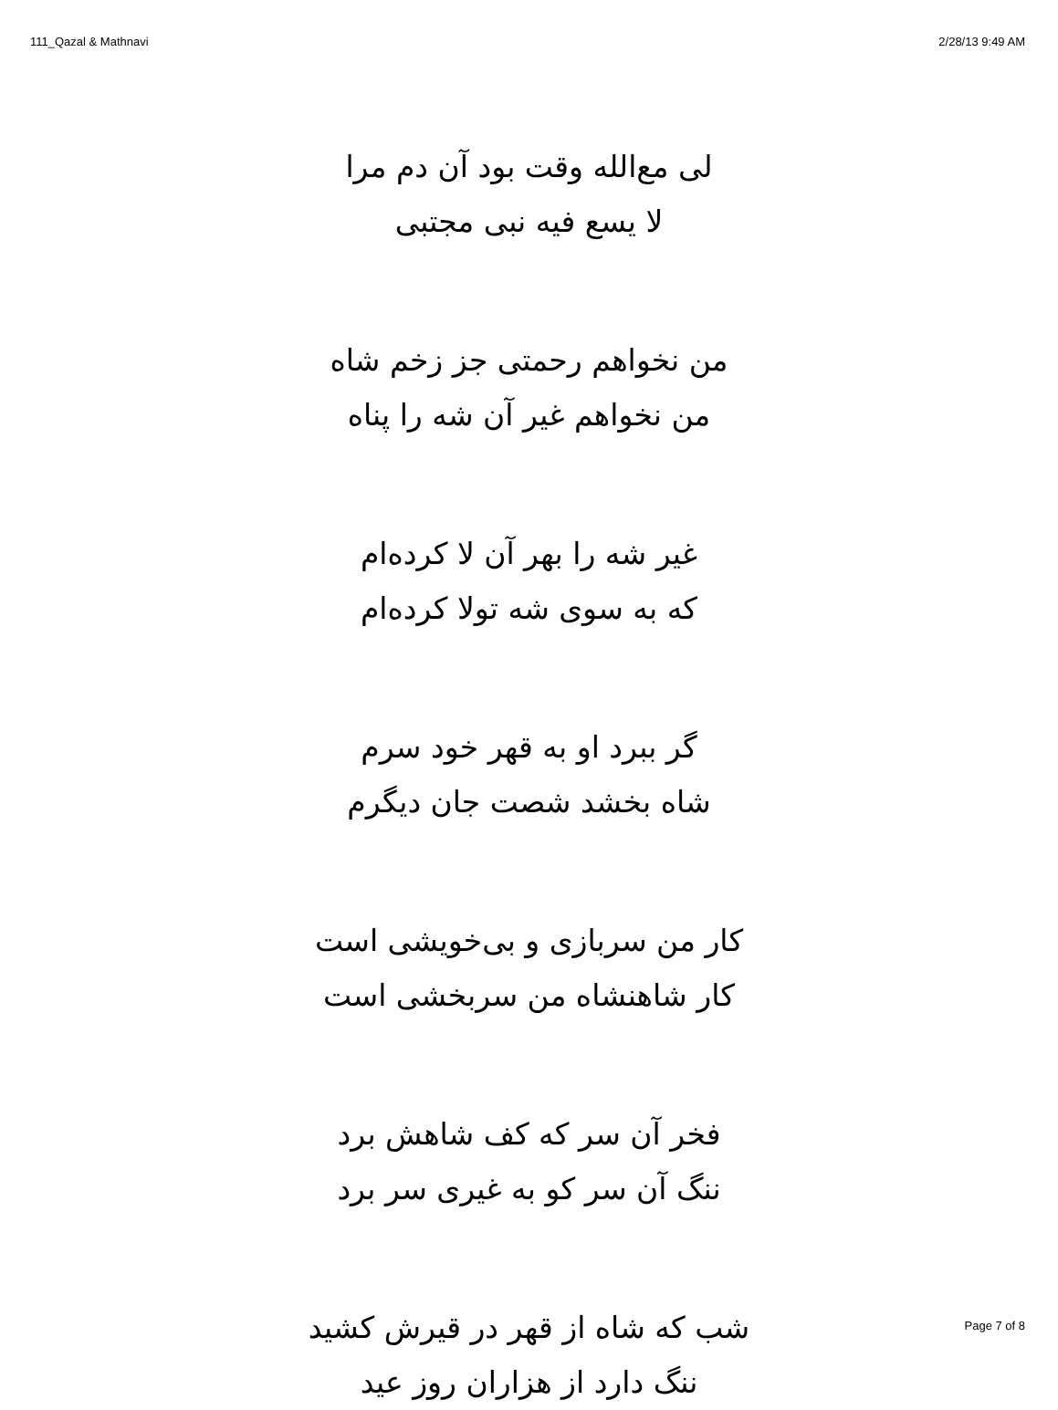111_Qazal & Mathnavi 2/28/13 9:49 AM
لی مع‌الله وقت بود آن دم مرا
لا یسع فیه نبی مجتبی
من نخواهم رحمتی جز زخم شاه
من نخواهم غیر آن شه را پناه
غیر شه را بهر آن لا کرده‌ام
که به سوی شه تولا کرده‌ام
گر ببرد او به قهر خود سرم
شاه بخشد شصت جان دیگرم
کار من سربازی و بی‌خویشی است
کار شاهنشاه من سربخشی است
فخر آن سر که کف شاهش برد
ننگ آن سر کو به غیری سر برد
شب که شاه از قهر در قیرش کشید
ننگ دارد از هزاران روز عید
Page 7 of 8